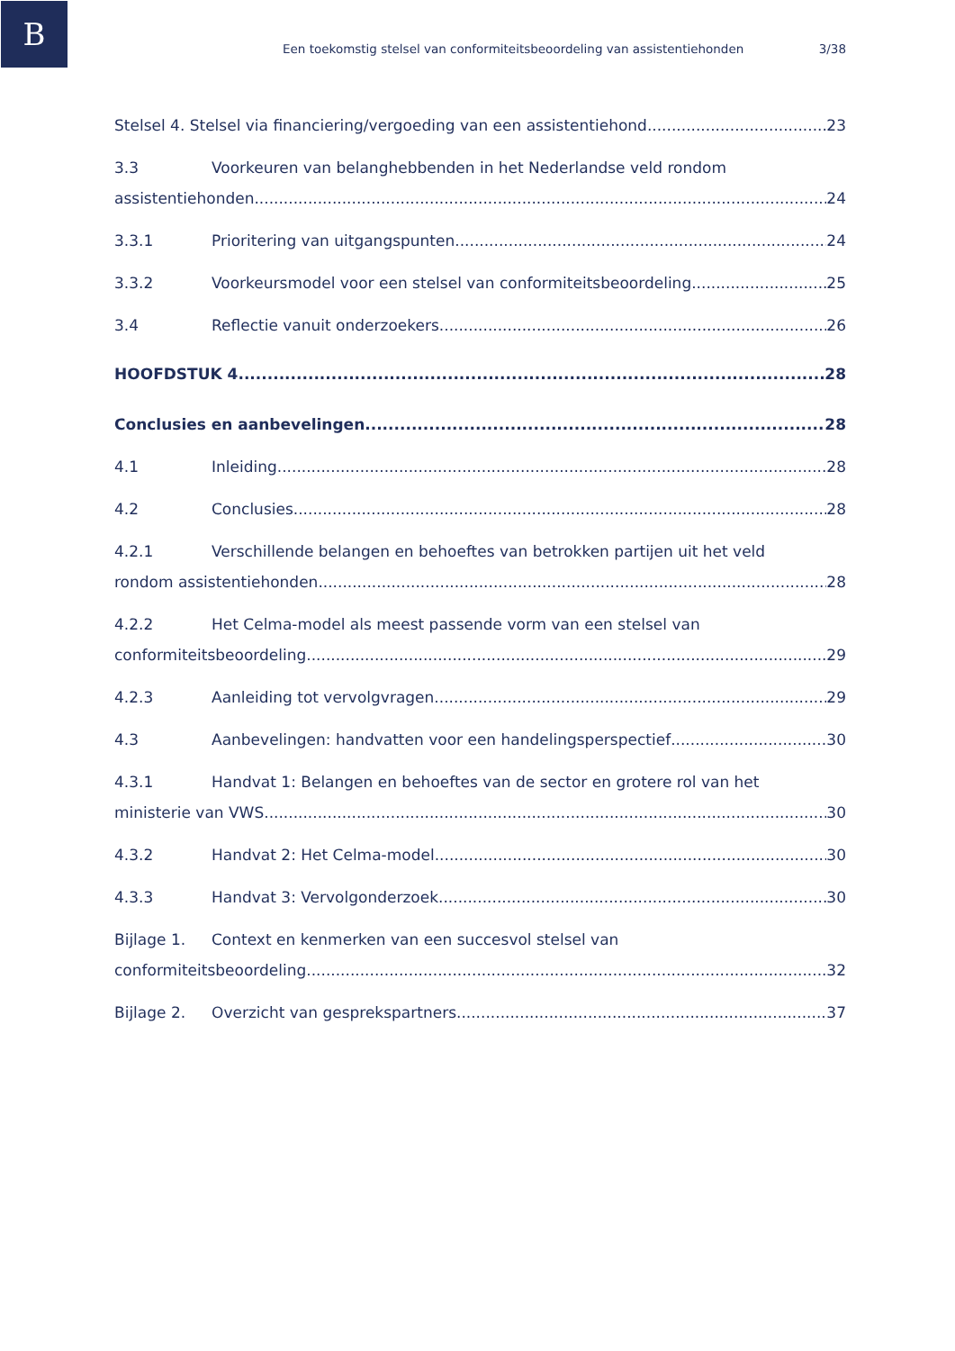B
Een toekomstig stelsel van conformiteitsbeoordeling van assistentiehonden 3/38
Stelsel 4. Stelsel via financiering/vergoeding van een assistentiehond 23
3.3 Voorkeuren van belanghebbenden in het Nederlandse veld rondom
assistentiehonden 24
3.3.1 Prioritering van uitgangspunten 24
3.3.2 Voorkeursmodel voor een stelsel van conformiteitsbeoordeling 25
3.4 Reflectie vanuit onderzoekers 26
HOOFDSTUK 4. 28
Conclusies en aanbevelingen 28
4.1 Inleiding 28
4.2 Conclusies 28
4.2.1 Verschillende belangen en behoeftes van betrokken partijen uit het veld
rondom assistentiehonden 28
4.2.2 Het Celma-model als meest passende vorm van een stelsel van
conformiteitsbeoordeling 29
4.2.3 Aanleiding tot vervolgvragen 29
4.3 Aanbevelingen: handvatten voor een handelingsperspectief 30
4.3.1 Handvat 1: Belangen en behoeftes van de sector en grotere rol van het
ministerie van VWS 30
4.3.2 Handvat 2: Het Celma-model 30
4.3.3 Handvat 3: Vervolgonderzoek 30
Bijlage 1. Context en kenmerken van een succesvol stelsel van
conformiteitsbeoordeling 32
Bijlage 2. Overzicht van gesprekspartners 37